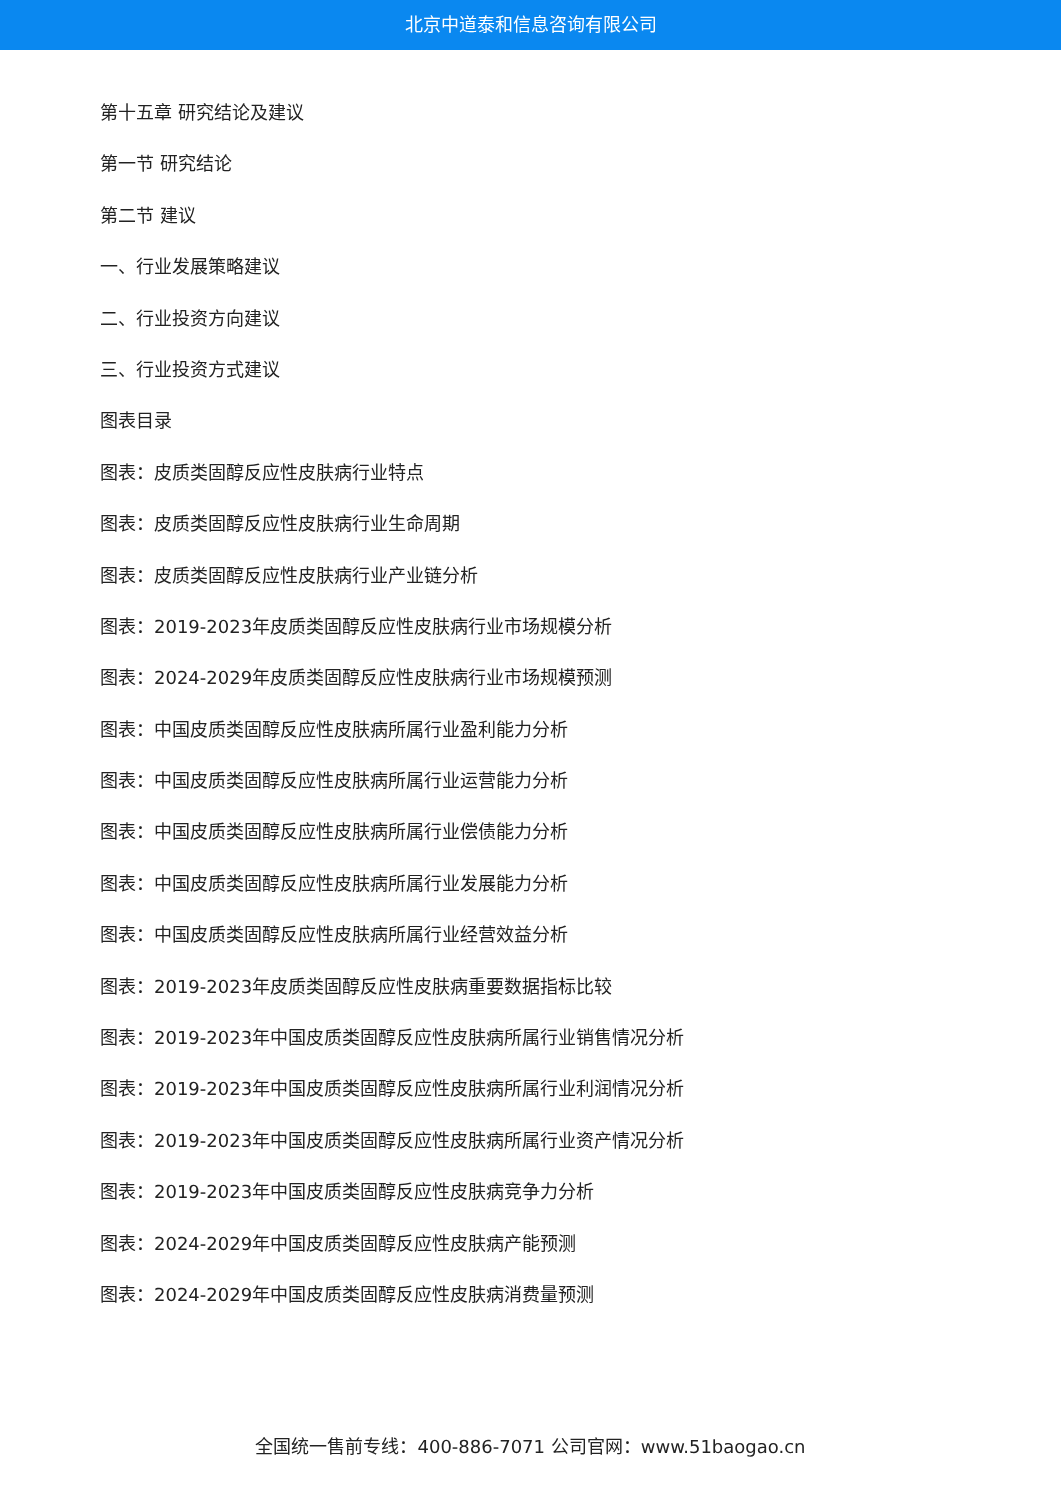北京中道泰和信息咨询有限公司
第十五章 研究结论及建议
第一节 研究结论
第二节 建议
一、行业发展策略建议
二、行业投资方向建议
三、行业投资方式建议
图表目录
图表：皮质类固醇反应性皮肤病行业特点
图表：皮质类固醇反应性皮肤病行业生命周期
图表：皮质类固醇反应性皮肤病行业产业链分析
图表：2019-2023年皮质类固醇反应性皮肤病行业市场规模分析
图表：2024-2029年皮质类固醇反应性皮肤病行业市场规模预测
图表：中国皮质类固醇反应性皮肤病所属行业盈利能力分析
图表：中国皮质类固醇反应性皮肤病所属行业运营能力分析
图表：中国皮质类固醇反应性皮肤病所属行业偿债能力分析
图表：中国皮质类固醇反应性皮肤病所属行业发展能力分析
图表：中国皮质类固醇反应性皮肤病所属行业经营效益分析
图表：2019-2023年皮质类固醇反应性皮肤病重要数据指标比较
图表：2019-2023年中国皮质类固醇反应性皮肤病所属行业销售情况分析
图表：2019-2023年中国皮质类固醇反应性皮肤病所属行业利润情况分析
图表：2019-2023年中国皮质类固醇反应性皮肤病所属行业资产情况分析
图表：2019-2023年中国皮质类固醇反应性皮肤病竞争力分析
图表：2024-2029年中国皮质类固醇反应性皮肤病产能预测
图表：2024-2029年中国皮质类固醇反应性皮肤病消费量预测
全国统一售前专线：400-886-7071 公司官网：www.51baogao.cn